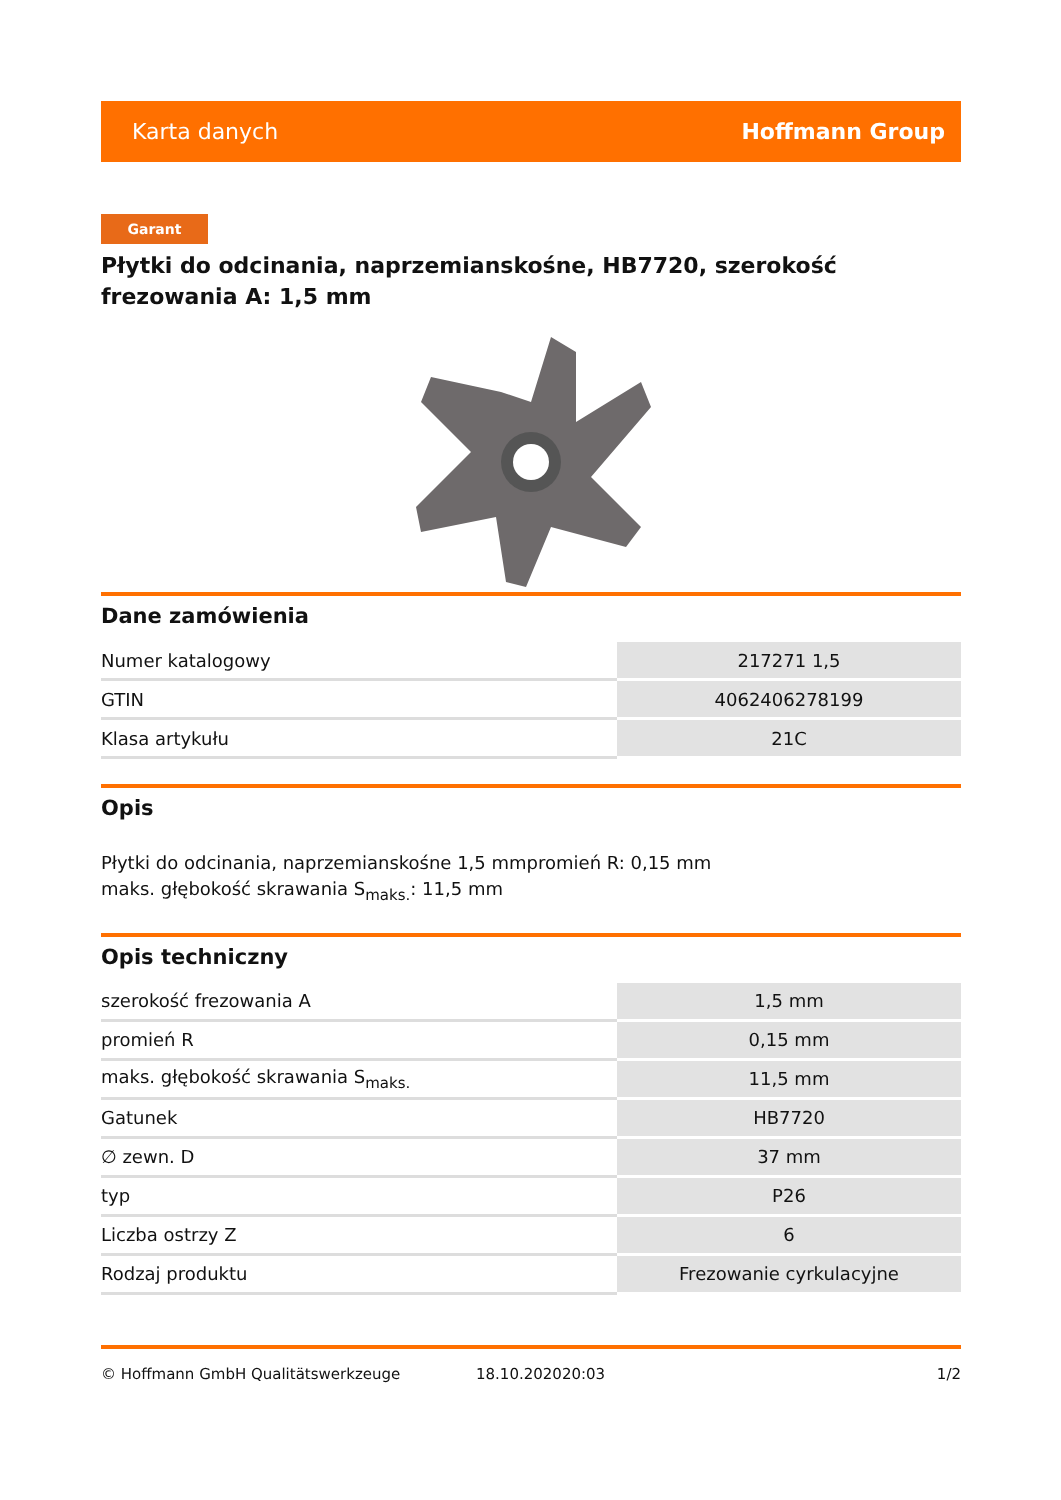Karta danych Hoffmann Group
Garant
Płytki do odcinania, naprzemianskośne, HB7720, szerokość frezowania A: 1,5 mm
Dane zamówienia
| Numer katalogowy | 217271 1,5 |
| GTIN | 4062406278199 |
| Klasa artykułu | 21C |
Opis
Płytki do odcinania, naprzemianskośne 1,5 mmpromień R: 0,15 mm
maks. głębokość skrawania S<sub>maks.</sub>: 11,5 mm
Opis techniczny
| szerokość frezowania A | 1,5 mm |
| promień R | 0,15 mm |
| maks. głębokość skrawania S<sub>maks.</sub> | 11,5 mm |
| Gatunek | HB7720 |
| ∅ zewn. D | 37 mm |
| typ | P26 |
| Liczba ostrzy Z | 6 |
| Rodzaj produktu | Frezowanie cyrkulacyjne |
© Hoffmann GmbH Qualitätswerkzeuge 18.10.202020:03 1/2